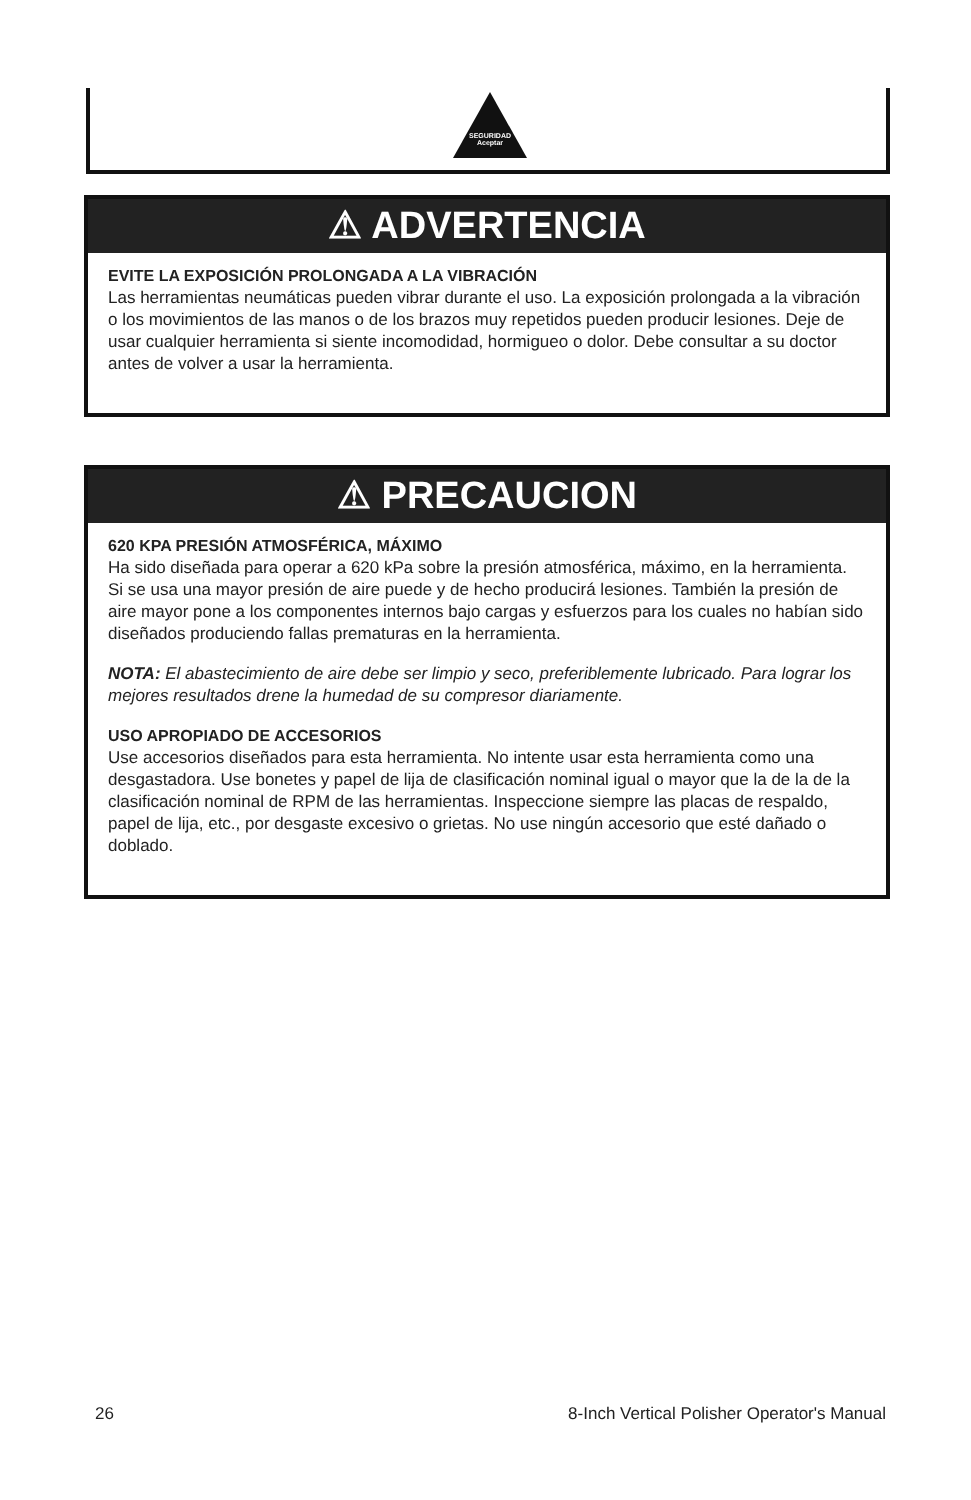SEGURIDAD Aceptar
⚠ ADVERTENCIA
EVITE LA EXPOSICIÓN PROLONGADA A LA VIBRACIÓN
Las herramientas neumáticas pueden vibrar durante el uso. La exposición prolongada a la vibración o los movimientos de las manos o de los brazos muy repetidos pueden producir lesiones. Deje de usar cualquier herramienta si siente incomodidad, hormigueo o dolor. Debe consultar a su doctor antes de volver a usar la herramienta.
⚠ PRECAUCION
620 KPA PRESIÓN ATMOSFÉRICA, MÁXIMO
Ha sido diseñada para operar a 620 kPa sobre la presión atmosférica, máximo, en la herramienta. Si se usa una mayor presión de aire puede y de hecho producirá lesiones. También la presión de aire mayor pone a los componentes internos bajo cargas y esfuerzos para los cuales no habían sido diseñados produciendo fallas prematuras en la herramienta.
NOTA: El abastecimiento de aire debe ser limpio y seco, preferiblemente lubricado. Para lograr los mejores resultados drene la humedad de su compresor diariamente.
USO APROPIADO DE ACCESORIOS
Use accesorios diseñados para esta herramienta. No intente usar esta herramienta como una desgastadora. Use bonetes y papel de lija de clasificación nominal igual o mayor que la de la de la clasificación nominal de RPM de las herramientas. Inspeccione siempre las placas de respaldo, papel de lija, etc., por desgaste excesivo o grietas. No use ningún accesorio que esté dañado o doblado.
26 8-Inch Vertical Polisher Operator's Manual